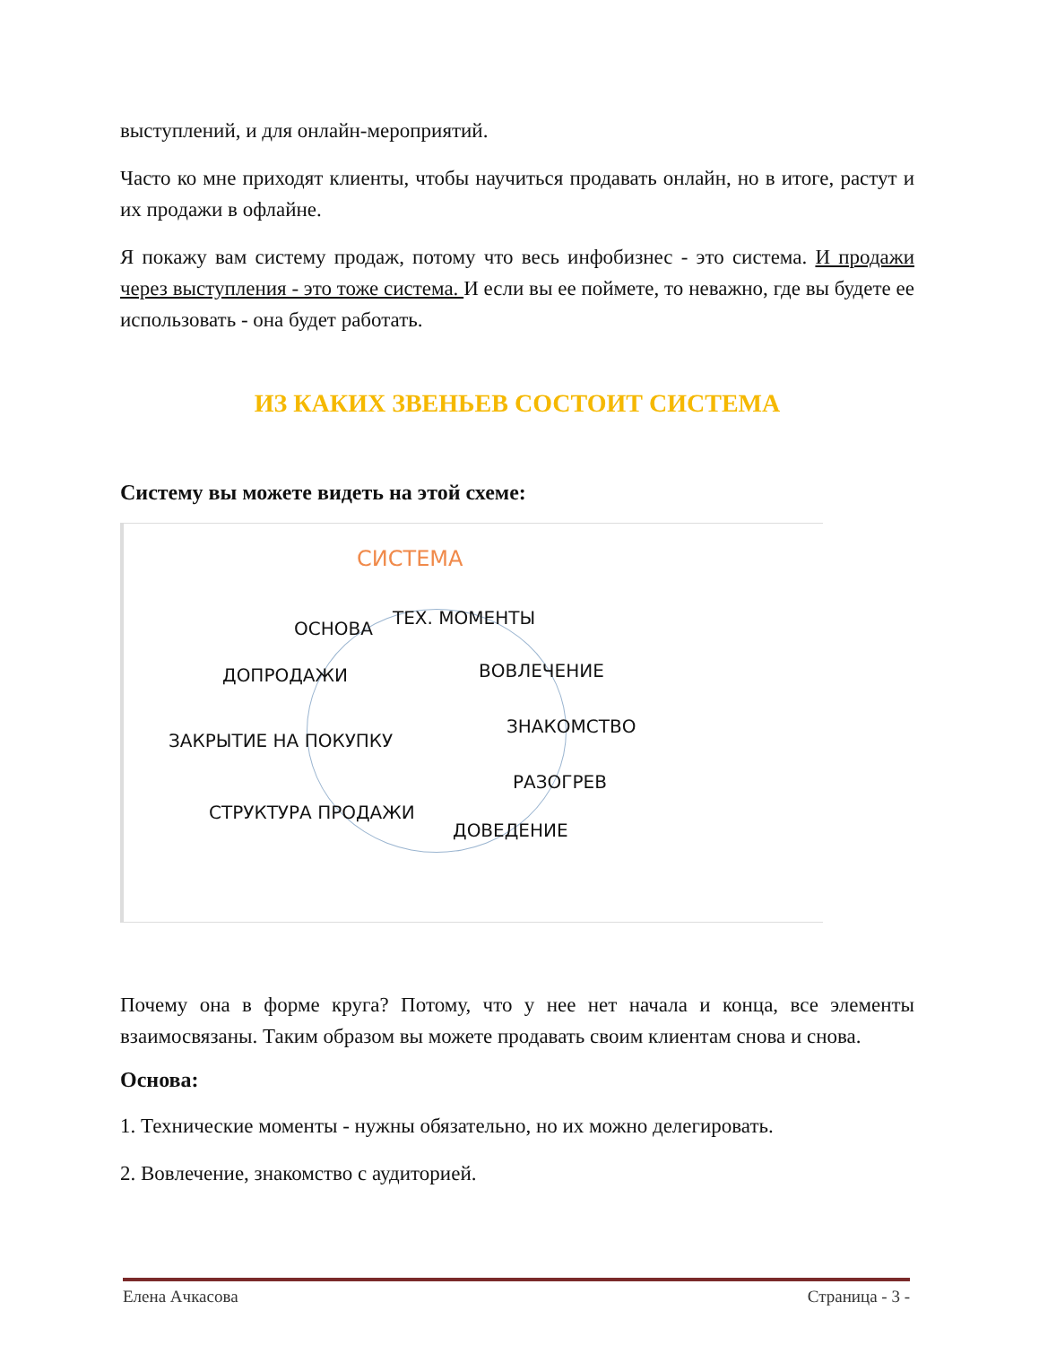выступлений, и для онлайн-мероприятий.
Часто ко мне приходят клиенты, чтобы научиться продавать онлайн, но в итоге, растут и их продажи в офлайне.
Я покажу вам систему продаж, потому что весь инфобизнес - это система. И продажи через выступления - это тоже система. И если вы ее поймете, то неважно, где вы будете ее использовать - она будет работать.
ИЗ КАКИХ ЗВЕНЬЕВ СОСТОИТ СИСТЕМА
Систему вы можете видеть на этой схеме:
СИСТЕМА
ОСНОВА
ТЕХ. МОМЕНТЫ
ДОПРОДАЖИ ВОВЛЕЧЕНИЕ
ЗАКРЫТИЕ НА ПОКУПКУ
ЗНАКОМСТВО
РАЗОГРЕВ
СТРУКТУРА ПРОДАЖИ
ДОВЕДЕНИЕ
Почему она в форме круга? Потому, что у нее нет начала и конца, все элементы взаимосвязаны. Таким образом вы можете продавать своим клиентам снова и снова.
Основа:
1. Технические моменты - нужны обязательно, но их можно делегировать.
2. Вовлечение, знакомство с аудиторией.
Елена Ачкасова Страница - 3 -